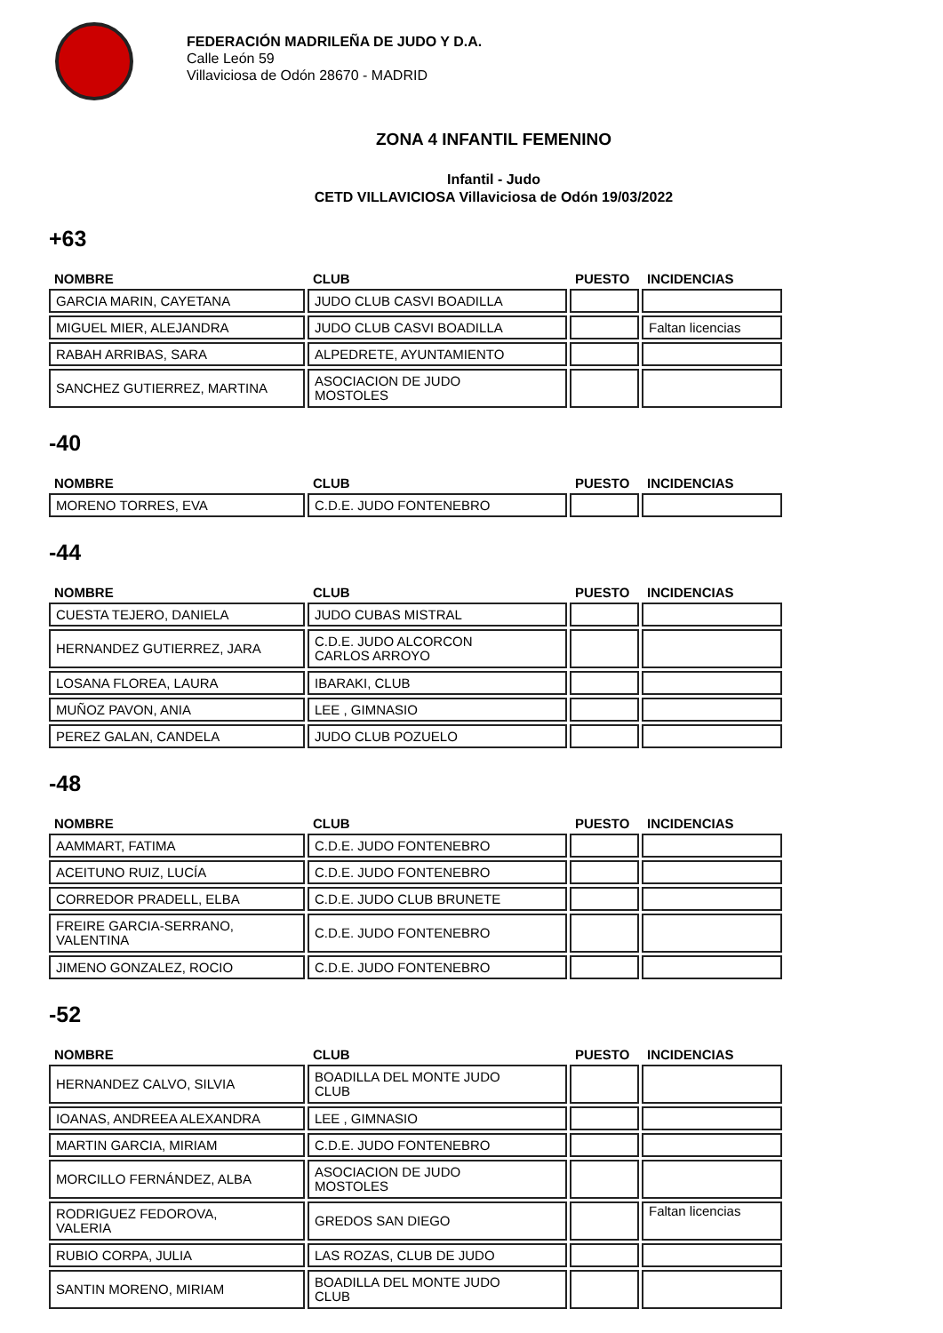FEDERACIÓN MADRILEÑA DE JUDO Y D.A.
Calle León 59
Villaviciosa de Odón 28670 - MADRID
ZONA 4 INFANTIL FEMENINO
Infantil - Judo
CETD VILLAVICIOSA Villaviciosa de Odón 19/03/2022
+63
| NOMBRE | CLUB | PUESTO | INCIDENCIAS |
| --- | --- | --- | --- |
| GARCIA MARIN, CAYETANA | JUDO CLUB CASVI BOADILLA | | |
| MIGUEL MIER, ALEJANDRA | JUDO CLUB CASVI BOADILLA | | Faltan licencias |
| RABAH ARRIBAS, SARA | ALPEDRETE, AYUNTAMIENTO | | |
| SANCHEZ GUTIERREZ, MARTINA | ASOCIACION DE JUDO MOSTOLES | | |
-40
| NOMBRE | CLUB | PUESTO | INCIDENCIAS |
| --- | --- | --- | --- |
| MORENO TORRES, EVA | C.D.E. JUDO FONTENEBRO | | |
-44
| NOMBRE | CLUB | PUESTO | INCIDENCIAS |
| --- | --- | --- | --- |
| CUESTA TEJERO, DANIELA | JUDO CUBAS MISTRAL | | |
| HERNANDEZ GUTIERREZ, JARA | C.D.E. JUDO ALCORCON CARLOS ARROYO | | |
| LOSANA FLOREA, LAURA | IBARAKI, CLUB | | |
| MUÑOZ PAVON, ANIA | LEE , GIMNASIO | | |
| PEREZ GALAN, CANDELA | JUDO CLUB POZUELO | | |
-48
| NOMBRE | CLUB | PUESTO | INCIDENCIAS |
| --- | --- | --- | --- |
| AAMMART, FATIMA | C.D.E. JUDO FONTENEBRO | | |
| ACEITUNO RUIZ, LUCÍA | C.D.E. JUDO FONTENEBRO | | |
| CORREDOR PRADELL, ELBA | C.D.E. JUDO CLUB BRUNETE | | |
| FREIRE GARCIA-SERRANO, VALENTINA | C.D.E. JUDO FONTENEBRO | | |
| JIMENO GONZALEZ, ROCIO | C.D.E. JUDO FONTENEBRO | | |
-52
| NOMBRE | CLUB | PUESTO | INCIDENCIAS |
| --- | --- | --- | --- |
| HERNANDEZ CALVO, SILVIA | BOADILLA DEL MONTE JUDO CLUB | | |
| IOANAS, ANDREEA ALEXANDRA | LEE , GIMNASIO | | |
| MARTIN GARCIA, MIRIAM | C.D.E. JUDO FONTENEBRO | | |
| MORCILLO FERNÁNDEZ, ALBA | ASOCIACION DE JUDO MOSTOLES | | |
| RODRIGUEZ FEDOROVA, VALERIA | GREDOS SAN DIEGO | | Faltan licencias |
| RUBIO CORPA, JULIA | LAS ROZAS, CLUB DE JUDO | | |
| SANTIN MORENO, MIRIAM | BOADILLA DEL MONTE JUDO CLUB | | |